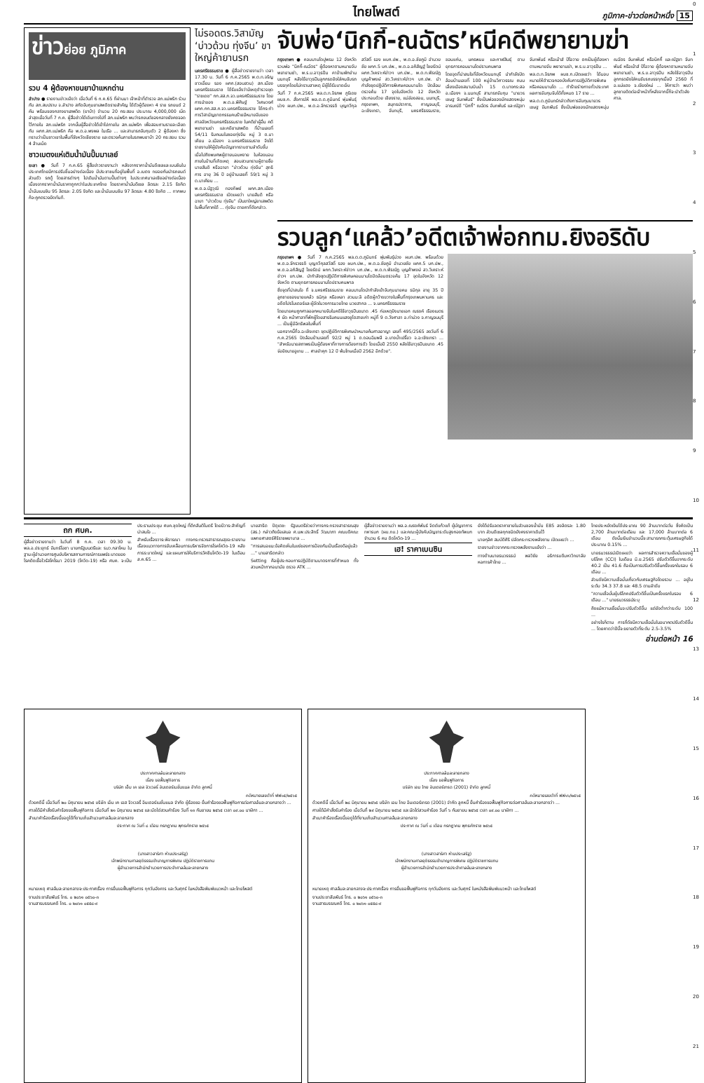ไทยโพสต์
ภูมิภาค-ข่าวต่อหน้าหนึ่ง 15
ข่าวย่อย ภูมิภาค
รวบ 4 ผู้ต้องหาขนยาบ้าแหกด่าน
ลำปาง ● รายงานข่าวแจ้งว่า เมื่อวันที่ 6 ก.ค.65 ที่ผ่านมา เจ้าหน้าที่ตำรวจ สภ.แม่พริก ร่วมกับ สภ.สบปราบ จ.ลำปาง สกัดจับกุมยาเสพติดรายสำคัญ ได้ตัวผู้ต้องหา 4 ราย รถยนต์ 2 คัน พร้อมของกลางยาเสพติด (ยาบ้า) จำนวน 20 กระสอบ ประมาณ 4,000,000 เม็ด ล่าสุดเมื่อวันที่ 7 ก.ค. ผู้สื่อข่าวได้เดินทางไปที่ สภ.แม่พริก พบว่ารถยนต์ของกลางยังคงจอดไว้ภายใน สภ.แม่พริก จากนั้นผู้สื่อข่าวได้เข้าไปภายใน สภ.แม่พริก เพื่อสอบถามรายละเอียดกับ ผกก.สภ.แม่พริก คือ พ.ต.อ.พงพล ในเรือ ... และสามารถจับกุมตัว 2 ผู้ต้องหา ซึ่งทราบว่าเป็นชาวเขาในพื้นที่จังหวัดเชียงราย และตรวจค้นภายในรถพบยาบ้า 20 กระสอบ รวม 4 ล้านเม็ด
ชาวเบตงแห่เติมน้ำมันปั๊มมาเลย์
ยะลา ● วันที่ 7 ก.ค.65 ผู้สื่อข่าวรายงานว่า หลังจากราคาน้ำมันดีเซลและเบนซินในประเทศไทยมีการปรับขึ้นอย่างต่อเนื่อง มีประชาชนที่อยู่ในพื้นที่ อ.เบตง ทยอยกันนำรถยนต์ส่วนตัว รถตู้ โดยสารต่างๆ ไปเติมน้ำมันตามปั๊มต่างๆ ในประเทศมาเลเซียอย่างต่อเนื่อง เนื่องจากราคาน้ำมันราคาถูกกว่าในประเทศไทย โดยราคาน้ำมันดีเซล ลิตรละ 2.15 ริงกิต น้ำมันเบนซิน 95 ลิตรละ 2.05 ริงกิต และน้ำมันเบนซิน 97 ลิตรละ 4.80 ริงกิต ... ทากพบก็จะถูกตรวจยึดทันที.
ไม่รอดตร.วิสามัญ ‘บ่าวด้วน ทุ่งจีน’ ขาใหญ่ค้ายานรก
นครศรีธรรมราช ● ผู้สื่อข่าวรายงานว่า เวลา 17.30 น. วันที่ 6 ก.ค.2565 พ.ต.ท.จริญ ขาวเอี่ยม รอง ผกก.(สอบสวน) สภ.เมืองนครศรีธรรมราช ได้รับแจ้งว่ามีเหตุตำรวจชุด "ราชเดช" กก.สส.ภ.จว.นครศรีธรรมราช โดยการนำของ พ.ต.อ.พิศิษฐ์ วิเศษวงศ์ ผกก.กก.สส.ภ.จว.นครศรีธรรมราช ได้กระทำการวิสามัญฆาตกรรมคนร้ายมีหมายจับของศาลจังหวัดนครศรีธรรมราช ในคดีฆ่าผู้อื่น คดีพยายามฆ่า และคดียาเสพติด ที่บ้านเลขที่ 54/11 ริมถนนในซอยทุ่งจีน หมู่ 3 ต.นาเคียน อ.เมืองฯ จ.นครศรีธรรมราช จึงได้รายงานให้ผู้บังคับบัญชาทราบตามลำดับชั้น
เมื่อไปถึงพบศพผู้ตายนอนหงาย ในห้องนอนภายในบ้านที่เกิดเหตุ สอบสวนทราบผู้ตายชื่อ นายสันติ หรือฉายา "บ่าวด้วน ทุ่งจีน" สุทธิการ อายุ 36 ปี อยู่บ้านเลขที่ 59/1 หมู่ 3 ต.นาเคียน ...
พ.ต.อ.นัฐวุฒิ ทองทิพย์ ผกก.สภ.เมืองนครศรีธรรมราช เปิดเผยว่า นายสันติ หรือฉายา "บ่าวด้วน ทุ่งจีน" เป็นขาใหญ่ยาเสพติดในพื้นที่ภาคใต้ ... ทุ่งจีน ตายคาที่ดังกล่าว.
จับพ่อ‘นิกกี้-ณฉัตร’หนีคดีพยายามฆ่า
กรุงเทพฯ ● คอมมานโดปูพรม 12 จังหวัด รวบพ่อ "นิกกี้-ณฉัตร" ผู้ต้องหาตามหมายจับพยายามฆ่า, พ.ร.บ.อาวุธปืน คาบ้านพักย่านนนทบุรี หลังใช้อาวุธปืนลูกกรดยิงใส่คนขับรถบรรทุกโดยไม่ทราบสาเหตุ มีผู้ได้รับบาดเจ็บ
วันที่ 7 ก.ค.2565 พล.ต.ท.จิรภพ ภูริเดช ผบช.ก. สั่งการให้ พล.ต.ต.ภูมินทร์ พุ่มพันธุ์ม่วง ผบก.ปพ., พ.ต.อ.จักรวรรดิ บุญทวีกุลสวัสดิ์ รอง ผบก.ปพ., พ.ต.อ.ชัยภูมิ อำนวยชัย ผกก.5 บก.ปพ., พ.ต.อ.อภิสัญฐ์ ไชยรัตน์ ผกก.วิเคราะห์ข่าวฯ บก.ปพ., พ.ต.ท.พีรณัฏ บุญค้าพงษ์ สว.วิเคราะห์ข่าวฯ บก.ปพ. นำกำลังชุดปฏิบัติการพิเศษคอมมานโด ปิดล้อมตรวจค้น 17 จุดในจังหวัด 12 จังหวัด ประกอบด้วย เชียงราย, แม่ฮ่องสอน, นนทบุรี, กรุงเทพฯ, สมุทรปราการ, กาญจนบุรี, ฉะเชิงเทรา, จันทบุรี, นครศรีธรรมราช, ขอนแก่น, นครพนม และกาฬสินธุ์ ตามยุทธการคอมมานโดปราบคนพาล
โดยจุดที่น่าสนใจที่จังหวัดนนทบุรี นำกำลังปิดล้อมบ้านเลขที่ 100 หมู่บ้านวิภาวรรณ ถนนเลี่ยงเมืองสนามบินน้ำ 15 ต.บางกระสอ อ.เมืองฯ จ.นนทบุรี สามารถจับกุม "นายวรเชษฐ จันทพันธ์" ซึ่งเป็นพ่อของนักแสดงหนุ่มอารมณ์ดี "นิกกี้" ณฉัตร จันทพันธ์ และณัฐชา จันทพันธ์ หรือเม้าส์ ปีโอวาย ตกเป็นผู้ต้องหาตามหมายจับ พยายามฆ่า, พ.ร.บ.อาวุธปืน ...
พล.ต.ท.จิรภพ ผบช.ก.เปิดเผยว่า ได้มอบหมายให้ตำรวจกองบังคับการปฏิบัติการพิเศษหรือคอมมานโด ... ทำร้ายร่างกายทั่วประเทศ ผลการจับกุมจับได้ทั้งหมด 17 ราย ...
พล.ต.ต.ภูมินทร์กล่าวถึงการจับกุมนายวรเชษฐ จันทพันธ์ ซึ่งเป็นพ่อของนักแสดงหนุ่ม ณฉัตร จันทพันธ์ หรือนิกกี้ และณัฐชา จันทพันธ์ หรือเม้าส์ ปีโอวาย ผู้ต้องหาตามหมายจับพยายามฆ่า, พ.ร.บ.อาวุธปืน หลังใช้อาวุธปืนลูกกรดยิงใส่คนขับรถบรรทุกเมื่อปี 2560 ที่ อ.แม่แตง จ.เชียงใหม่ ... ให้การว่า พบว่าลูกชายติดต่อเจ้าหน้าที่หลังจากนี้ก็จะนำตัวส่งศาล.
รวบลูก‘แคล้ว’อดีตเจ้าพ่อกทม.ยิงอริดับ
กรุงเทพฯ ● วันที่ 7 ก.ค.2565 พล.ต.ต.ภูมินทร์ พุ่มพันธุ์ม่วง ผบก.ปพ. พร้อมด้วย พ.ต.อ.จักรวรรดิ บุญทวีกุลสวัสดิ์ รอง ผบก.ปพ., พ.ต.อ.ชัยภูมิ อำนวยชัย ผกก.5 บก.ปพ., พ.ต.อ.อภิสัญฐ์ ไชยรัตน์ ผกก.วิเคราะห์ข่าวฯ บก.ปพ., พ.ต.ท.พีรณัฏ บุญค้าพงษ์ สว.วิเคราะห์ข่าวฯ บก.ปพ. นำกำลังชุดปฏิบัติการพิเศษคอมมานโดปิดล้อมตรวจค้น 17 จุดในจังหวัด 12 จังหวัด ตามยุทธการคอมมานโดปราบคนพาล
ซึ่งจุดที่น่าสนใจ ที่ จ.นครศรีธรรมราช คอมมานโดนำกำลังเข้าจับกุมนายคม ธนิกุล อายุ 35 ปี ลูกชายของนายแคล้ว ธนิกุล หรือเหลา สวนมะลิ อดีตผู้กว้างขวางในพื้นที่กรุงเทพมหานคร และอดีตโปรโมเตอร์และผู้จัดในวงการมวยไทย มวยสากล ... จ.นครศรีธรรมราช
โดยนายคมถูกศาลออกหมายจับในคดีใช้อาวุธปืนขนาด .45 ก่อเหตุยิงนายเอก ณรงค์ เรืองเนตร 4 นัด หน้าศาลาที่พักผู้โดยสารริมถนนแสงชูโตสายเก่า หมู่ที่ 9 ต.วังศาลา อ.ท่าม่วง จ.กาญจนบุรี ... เป็นผู้มีอิทธิพลในพื้นที่
นอกจากนี้ที่จ.ฉะเชิงเทรา ชุดปฏิบัติการพิเศษนำหมายค้นศาลอาญา เลขที่ 495/2565 ลงวันที่ 6 ก.ค.2565 ปิดล้อมบ้านเลขที่ 92/2 หมู่ 1 ต.ดอนฉิมพลี อ.บางน้ำเปรี้ยว จ.ฉะเชิงเทรา ... "สำหรับนายสถาพรเป็นผู้ต้องหาที่ทางการต้องการตัว โดยเมื่อปี 2550 หลังใช้อาวุธปืนขนาด .45 จ่อยิงนายอูเทน ... ศาลจำคุก 12 ปี พ้นโทษเมื่อปี 2562 อีกด้วย".
ถก ศบค.
ผู้สื่อข่าวรายงานว่า ในวันที่ 8 ก.ค. เวลา 09.30 น. พล.อ.ประยุทธ์ จันทร์โอชา นายกรัฐมนตรีและ รมว.กลาโหม ในฐานะผู้อำนวยการศูนย์บริหารสถานการณ์การแพร่ระบาดของโรคติดเชื้อไวรัสโคโรนา 2019 (โควิด-19) หรือ ศบค. จะเป็นประธานประชุม ศบค.ชุดใหญ่ ที่ตึกสันติไมตรี โดยมีวาระสำคัญที่น่าสนใจ ...
สำหรับเรื่องวาระพิจารณา ทางกระทรวงสาธารณสุขจะรายงานเรื่องแนวทางการขับเคลื่อนการบริหารจัดการโรคโควิด-19 หลังการระบาดใหญ่ และแผนการให้บริการวัคซีนโควิด-19 ในเดือน ส.ค.65 ...
นายสาธิต ปิตุเตชะ รัฐมนตรีช่วยว่าการกระทรวงสาธารณสุข (สธ.) กล่าวถึงข้อเสนอ ศ.นพ.ประสิทธิ์ วัฒนาภา คณบดีคณะแพทยศาสตร์ศิริราชพยาบาล ...
"การเสนอแนะข้อคิดเห็นในแง่ของการป้องกันเป็นเรื่องดีอยู่แล้ว ..." นายสาธิตกล่าว
Setting คือผู้ประกอบการปฏิบัติตามมาตรการที่กำหนด ทั้งสวมหน้ากากอนามัย ตรวจ ATK ...
ผู้สื่อข่าวรายงานว่า พล.อ.ณรงค์พันธ์ จิตต์แก้วแท้ ผู้บัญชาการทหารบก (ผบ.ทบ.) และคณะผู้บังคับบัญชาระดับสูงกองทัพบก จำนวน 6 คน ติดโควิด-19 ...
เฮ! ราคาเบนซิน
ยังได้ปรับลดราคาขายในส่วนของน้ำมัน E85 ลงลิตรละ 1.80 บาท ส่วนดีเซลทุกชนิดยังคงราคาเดิมไว้
นายกุลิศ สมบัติศิริ ปลัดกระทรวงพลังงาน เปิดเผยว่า ...
รายงานข่าวจากกระทรวงพลังงานแจ้งว่า ...
ทางด้านนายธนวรรธน์ พลวิชัย อธิการบดีมหาวิทยาลัยหอการค้าไทย ...
ประกาศศาลล้มละลายกลาง
เรื่อง ขอฟื้นฟูกิจการ
บริษัท เอ็ม เค เอส จิวเวลรี่ อินเตอร์เนชั่นแนล จำกัด ลูกหนี้
คดีหมายเลขดำที่ ฟฟ๑๕/๒๕๖๕
ด้วยคดีนี้ เมื่อวันที่ ๒๐ มิถุนายน ๒๕๖๕ บริษัท เอ็ม เค เอส จิวเวลรี่ อินเตอร์เนชั่นแนล จำกัด ผู้ร้องขอ ยื่นคำร้องขอฟื้นฟูกิจการต่อศาลล้มละลายกลางว่า ...
ศาลได้มีคำสั่งรับคำร้องขอฟื้นฟูกิจการ เมื่อวันที่ ๒๑ มิถุนายน ๒๕๖๕ และนัดไต่สวนคำร้อง วันที่ ๑๓ กันยายน ๒๕๖๕ เวลา ๐๙.๐๐ นาฬิกา ...
สำเนาคำร้องเรื่องนี้ขอดูได้ที่งานเก็บสำนวนศาลล้มละลายกลาง
ประกาศ ณ วันที่ ๘ เดือน กรกฎาคม พุทธศักราช ๒๕๖๕
(นางสาวสาริศา ห่านประเสริฐ)
เจ้าพนักงานศาลยุติธรรมชำนาญการพิเศษ ปฏิบัติราชการแทน
ผู้อำนวยการสำนักอำนวยการประจำศาลล้มละลายกลาง
หมายเหตุ ศาลล้มละลายกลางจะประกาศเรื่อง การยื่นขอฟื้นฟูกิจการ ทุกวันอังคาร และวันศุกร์ ในหนังสือพิมพ์แนวหน้า และไทยโพสต์
งานประชาสัมพันธ์ โทร. ๐ ๒๐๖๑ ๐๕๖๐-๓
งานสารบรรณคดี โทร. ๐ ๒๐๖๑ ๐๕๕๘-๙
ประกาศศาลล้มละลายกลาง
เรื่อง ขอฟื้นฟูกิจการ
บริษัท เอม ไทย อินเตอร์เทรด (2001) จำกัด ลูกหนี้
คดีหมายเลขดำที่ ฟฟ๑๖/๒๕๖๕
ด้วยคดีนี้ เมื่อวันที่ ๒๘ มิถุนายน ๒๕๖๕ บริษัท เอม ไทย อินเตอร์เทรด (2001) จำกัด ลูกหนี้ ยื่นคำร้องขอฟื้นฟูกิจการต่อศาลล้มละลายกลางว่า ...
ศาลได้มีคำสั่งรับคำร้อง เมื่อวันที่ ๒๙ มิถุนายน ๒๕๖๕ และนัดไต่สวนคำร้อง วันที่ ๖ กันยายน ๒๕๖๕ เวลา ๐๙.๐๐ นาฬิกา ...
สำเนาคำร้องเรื่องนี้ขอดูได้ที่งานเก็บสำนวนศาลล้มละลายกลาง
ประกาศ ณ วันที่ ๘ เดือน กรกฎาคม พุทธศักราช ๒๕๖๕
(นางสาวสาริศา ห่านประเสริฐ)
เจ้าพนักงานศาลยุติธรรมชำนาญการพิเศษ ปฏิบัติราชการแทน
ผู้อำนวยการสำนักอำนวยการประจำศาลล้มละลายกลาง
หมายเหตุ ศาลล้มละลายกลางจะประกาศเรื่อง การยื่นขอฟื้นฟูกิจการ ทุกวันอังคาร และวันศุกร์ ในหนังสือพิมพ์แนวหน้า และไทยโพสต์
งานประชาสัมพันธ์ โทร. ๐ ๒๐๖๑ ๐๕๖๐-๓
งานสารบรรณคดี โทร. ๐ ๒๐๖๑ ๐๕๕๘-๙
ไทยประหยัดเงินได้ประมาณ 90 ล้านบาทต่อวัน ซึ่งคิดเป็น 2,700 ล้านบาทต่อเดือน และ 17,000 ล้านบาทต่อ 6 เดือน ดังนั้นเงินจำนวนนี้จะสามารถกระตุ้นเศรษฐกิจได้ประมาณ 0.15% ...
นายธนวรรธน์เปิดเผยว่า ผลการสำรวจความเชื่อมั่นของผู้บริโภค (CCI) ในเดือน มิ.ย.2565 ปรับตัวดีขึ้นจากระดับ 40.2 เป็น 41.6 ถือเป็นการปรับตัวดีขึ้นครั้งแรกในรอบ 6 เดือน ...
ส่วนดัชนีความเชื่อมั่นเกี่ยวกับเศรษฐกิจโดยรวม ... อยู่ในระดับ 34.3 37.8 และ 48.5 ตามลำดับ
"ความเชื่อมั่นผู้บริโภคปรับตัวดีขึ้นเป็นครั้งแรกในรอบ 6 เดือน ..." นายธนวรรธน์ระบุ
ถึงแม้ความเชื่อมั่นจะปรับตัวดีขึ้น แต่ยังต่ำกว่าระดับ 100 ...
อย่างไรก็ตาม การที่ดัชนีความเชื่อมั่นในอนาคตปรับตัวดีขึ้น ... โดยคาดว่าปีนี้จะขยายตัวที่ระดับ 2.5-3.5%
อ่านต่อหน้า 16
0123456789
10
11
12
13
14
15
16
17
18
19
20
21